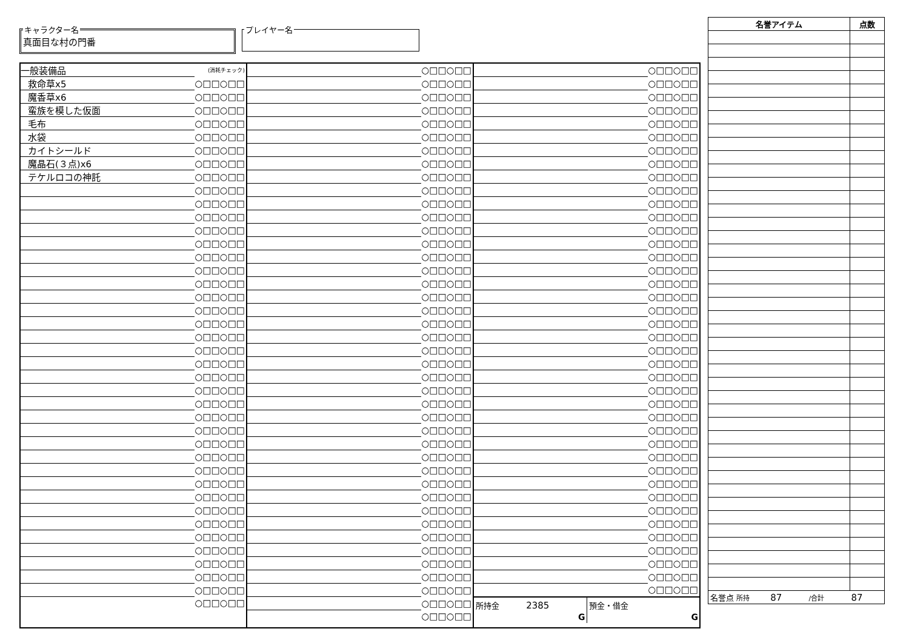キャラクター名真面目な村の門番 プレイヤー名
| 一般装備品 | (消耗チェック) |
| 救命草x5 | ○□□○□□ |
| 魔香草x6 | ○□□○□□ |
| 蛮族を模した仮面 | ○□□○□□ |
| 毛布 | ○□□○□□ |
| 水袋 | ○□□○□□ |
| カイトシールド | ○□□○□□ |
| 魔晶石(３点)x6 | ○□□○□□ |
| テケルロコの神託 | ○□□○□□ |
| | ○□□○□□ |
| | ○□□○□□ |
| | ○□□○□□ |
| | ○□□○□□ |
| | ○□□○□□ |
| | ○□□○□□ |
| | ○□□○□□ |
| | ○□□○□□ |
| | ○□□○□□ |
| | ○□□○□□ |
| | ○□□○□□ |
| | ○□□○□□ |
| | ○□□○□□ |
| | ○□□○□□ |
| | ○□□○□□ |
| | ○□□○□□ |
| | ○□□○□□ |
| | ○□□○□□ |
| | ○□□○□□ |
| | ○□□○□□ |
| | ○□□○□□ |
| | ○□□○□□ |
| | ○□□○□□ |
| | ○□□○□□ |
| | ○□□○□□ |
| | ○□□○□□ |
| | ○□□○□□ |
| | ○□□○□□ |
| | ○□□○□□ |
| | ○□□○□□ |
| | ○□□○□□ |
| | ○□□○□□ |
| | ○□□○□□ |
| | ○□□○□□ |
| | ○□□○□□ |
| | ○□□○□□ |
| | ○□□○□□ |
| | ○□□○□□ |
| | ○□□○□□ |
| | ○□□○□□ |
| | ○□□○□□ |
| | ○□□○□□ |
| | ○□□○□□ |
| | ○□□○□□ |
| | ○□□○□□ |
| | ○□□○□□ |
| | ○□□○□□ |
| | ○□□○□□ |
| | ○□□○□□ |
| | ○□□○□□ |
| | ○□□○□□ |
| | ○□□○□□ |
| | ○□□○□□ |
| | ○□□○□□ |
| | ○□□○□□ |
| | ○□□○□□ |
| | ○□□○□□ |
| | ○□□○□□ |
| | ○□□○□□ |
| | ○□□○□□ |
| | ○□□○□□ |
| | ○□□○□□ |
| | ○□□○□□ |
| | ○□□○□□ |
| | ○□□○□□ |
| | ○□□○□□ |
| | ○□□○□□ |
| | ○□□○□□ |
| | ○□□○□□ |
| | ○□□○□□ |
| | ○□□○□□ |
| | ○□□○□□ |
| | ○□□○□□ |
| | ○□□○□□ |
| | ○□□○□□ |
| | ○□□○□□ |
| | ○□□○□□ |
| | ○□□○□□ |
| | ○□□○□□ |
| | ○□□○□□ |
| | ○□□○□□ |
| | ○□□○□□ |
| | ○□□○□□ |
| | ○□□○□□ |
| | ○□□○□□ |
| | ○□□○□□ |
| | ○□□○□□ |
| | ○□□○□□ |
| | ○□□○□□ |
| | ○□□○□□ |
| | ○□□○□□ |
| | ○□□○□□ |
| | ○□□○□□ |
| | ○□□○□□ |
| | ○□□○□□ |
| | ○□□○□□ |
| | ○□□○□□ |
| | ○□□○□□ |
| | ○□□○□□ |
| | ○□□○□□ |
| | ○□□○□□ |
| | ○□□○□□ |
| | ○□□○□□ |
| | ○□□○□□ |
| | ○□□○□□ |
| | ○□□○□□ |
| | ○□□○□□ |
| | ○□□○□□ |
| | ○□□○□□ |
| | ○□□○□□ |
| | ○□□○□□ |
| | ○□□○□□ |
| | ○□□○□□ |
| | ○□□○□□ |
所持金 2385
G
預金・借金
G
| 名誉アイテム | 点数 |
| --- | --- |
| 名誉点 所持 87 /合計 87 | |